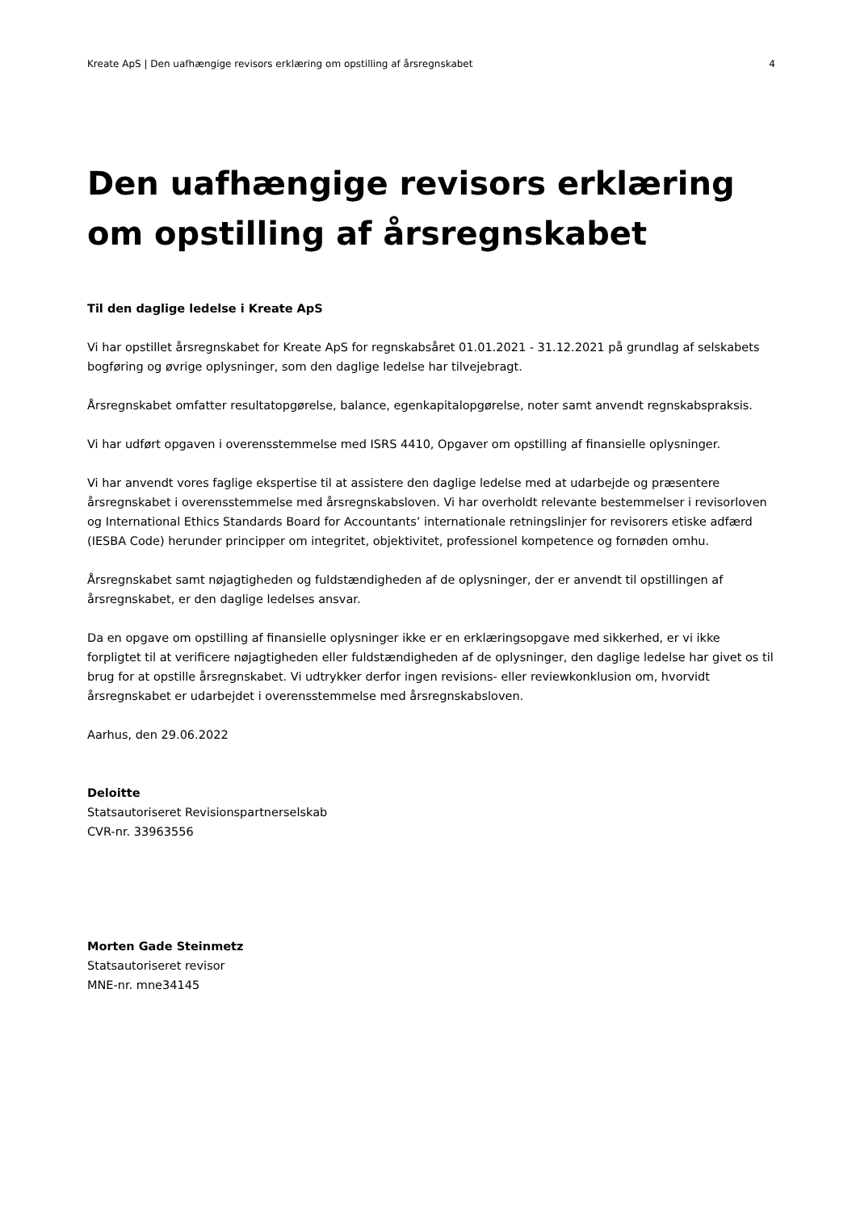Kreate ApS | Den uafhængige revisors erklæring om opstilling af årsregnskabet 4
Den uafhængige revisors erklæring om opstilling af årsregnskabet
Til den daglige ledelse i Kreate ApS
Vi har opstillet årsregnskabet for Kreate ApS for regnskabsåret 01.01.2021 - 31.12.2021 på grundlag af selskabets bogføring og øvrige oplysninger, som den daglige ledelse har tilvejebragt.
Årsregnskabet omfatter resultatopgørelse, balance, egenkapitalopgørelse, noter samt anvendt regnskabspraksis.
Vi har udført opgaven i overensstemmelse med ISRS 4410, Opgaver om opstilling af finansielle oplysninger.
Vi har anvendt vores faglige ekspertise til at assistere den daglige ledelse med at udarbejde og præsentere årsregnskabet i overensstemmelse med årsregnskabsloven. Vi har overholdt relevante bestemmelser i revisorloven og International Ethics Standards Board for Accountants’ internationale retningslinjer for revisorers etiske adfærd (IESBA Code) herunder principper om integritet, objektivitet, professionel kompetence og fornøden omhu.
Årsregnskabet samt nøjagtigheden og fuldstændigheden af de oplysninger, der er anvendt til opstillingen af årsregnskabet, er den daglige ledelses ansvar.
Da en opgave om opstilling af finansielle oplysninger ikke er en erklæringsopgave med sikkerhed, er vi ikke forpligtet til at verificere nøjagtigheden eller fuldstændigheden af de oplysninger, den daglige ledelse har givet os til brug for at opstille årsregnskabet. Vi udtrykker derfor ingen revisions- eller reviewkonklusion om, hvorvidt årsregnskabet er udarbejdet i overensstemmelse med årsregnskabsloven.
Aarhus, den 29.06.2022
Deloitte
Statsautoriseret Revisionspartnerselskab
CVR-nr. 33963556
Morten Gade Steinmetz
Statsautoriseret revisor
MNE-nr. mne34145